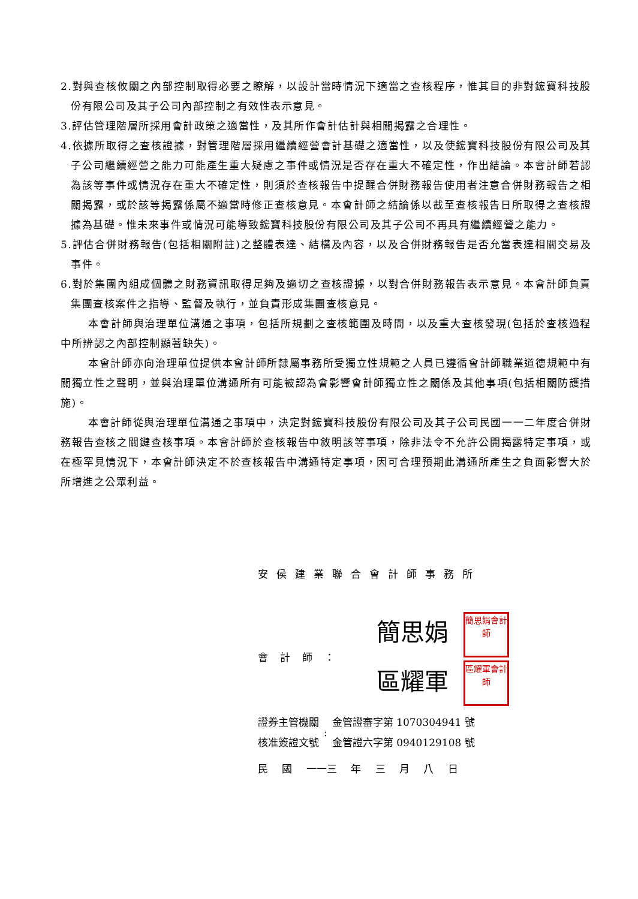2.對與查核攸關之內部控制取得必要之瞭解，以設計當時情況下適當之查核程序，惟其目的非對鋐寶科技股份有限公司及其子公司內部控制之有效性表示意見。
3.評估管理階層所採用會計政策之適當性，及其所作會計估計與相關揭露之合理性。
4.依據所取得之查核證據，對管理階層採用繼續經營會計基礎之適當性，以及使鋐寶科技股份有限公司及其子公司繼續經營之能力可能產生重大疑慮之事件或情況是否存在重大不確定性，作出結論。本會計師若認為該等事件或情況存在重大不確定性，則須於查核報告中提醒合併財務報告使用者注意合併財務報告之相關揭露，或於該等揭露係屬不適當時修正查核意見。本會計師之結論係以截至查核報告日所取得之查核證據為基礎。惟未來事件或情況可能導致鋐寶科技股份有限公司及其子公司不再具有繼續經營之能力。
5.評估合併財務報告(包括相關附註)之整體表達、結構及內容，以及合併財務報告是否允當表達相關交易及事件。
6.對於集團內組成個體之財務資訊取得足夠及適切之查核證據，以對合併財務報告表示意見。本會計師負責集團查核案件之指導、監督及執行，並負責形成集團查核意見。
本會計師與治理單位溝通之事項，包括所規劃之查核範圍及時間，以及重大查核發現(包括於查核過程中所辨認之內部控制顯著缺失)。
本會計師亦向治理單位提供本會計師所隸屬事務所受獨立性規範之人員已遵循會計師職業道德規範中有關獨立性之聲明，並與治理單位溝通所有可能被認為會影響會計師獨立性之關係及其他事項(包括相關防護措施)。
本會計師從與治理單位溝通之事項中，決定對鋐寶科技股份有限公司及其子公司民國一一二年度合併財務報告查核之關鍵查核事項。本會計師於查核報告中敘明該等事項，除非法令不允許公開揭露特定事項，或在極罕見情況下，本會計師決定不於查核報告中溝通特定事項，因可合理預期此溝通所產生之負面影響大於所增進之公眾利益。
安侯建業聯合會計師事務所
會計師：
簡思娟 簡思娟會計師
區耀軍 區耀軍會計師
證券主管機關
核准簽證文號
:
金管證審字第 1070304941 號
金管證六字第 0940129108 號
民 國 一一三 年 三 月 八 日